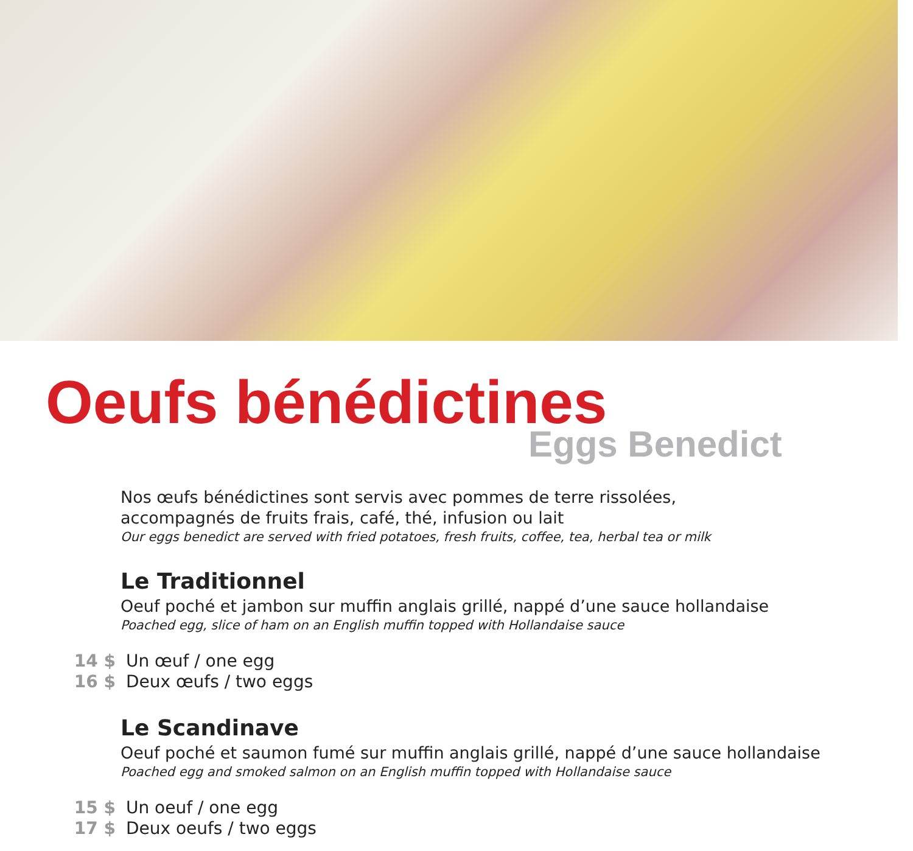Oeufs bénédictines
Eggs Benedict
Nos œufs bénédictines sont servis avec pommes de terre rissolées,
accompagnés de fruits frais, café, thé, infusion ou lait
Our eggs benedict are served with fried potatoes, fresh fruits, coffee, tea, herbal tea or milk
Le Traditionnel
Oeuf poché et jambon sur muffin anglais grillé, nappé d’une sauce hollandaise
Poached egg, slice of ham on an English muffin topped with Hollandaise sauce
14 $ Un œuf / one egg
16 $ Deux œufs / two eggs
Le Scandinave
Oeuf poché et saumon fumé sur muffin anglais grillé, nappé d’une sauce hollandaise
Poached egg and smoked salmon on an English muffin topped with Hollandaise sauce
15 $ Un oeuf / one egg
17 $ Deux oeufs / two eggs